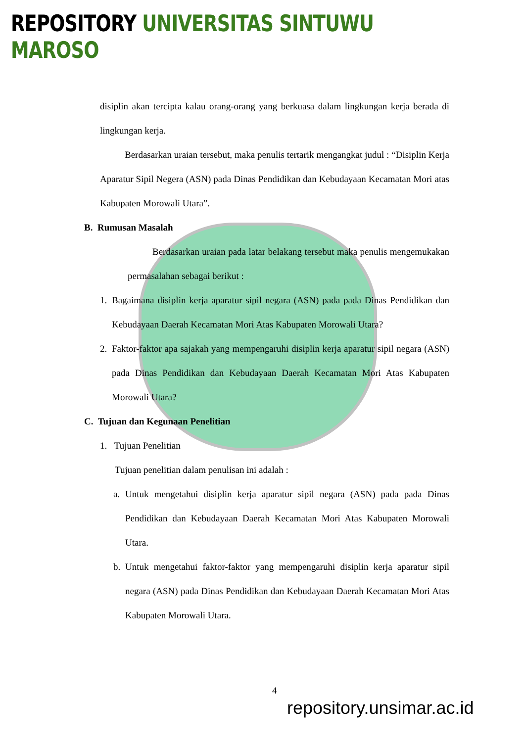REPOSITORY UNIVERSITAS SINTUWU MAROSO
disiplin akan tercipta kalau orang-orang yang berkuasa dalam lingkungan kerja berada di lingkungan kerja.
Berdasarkan uraian tersebut, maka penulis tertarik mengangkat judul : “Disiplin Kerja Aparatur Sipil Negera (ASN) pada Dinas Pendidikan dan Kebudayaan Kecamatan Mori atas Kabupaten Morowali Utara”.
B. Rumusan Masalah
Berdasarkan uraian pada latar belakang tersebut maka penulis mengemukakan permasalahan sebagai berikut :
1. Bagaimana disiplin kerja aparatur sipil negara (ASN) pada pada Dinas Pendidikan dan Kebudayaan Daerah Kecamatan Mori Atas Kabupaten Morowali Utara?
2. Faktor-faktor apa sajakah yang mempengaruhi disiplin kerja aparatur sipil negara (ASN) pada Dinas Pendidikan dan Kebudayaan Daerah Kecamatan Mori Atas Kabupaten Morowali Utara?
C. Tujuan dan Kegunaan Penelitian
1. Tujuan Penelitian
Tujuan penelitian dalam penulisan ini adalah :
a. Untuk mengetahui disiplin kerja aparatur sipil negara (ASN) pada pada Dinas Pendidikan dan Kebudayaan Daerah Kecamatan Mori Atas Kabupaten Morowali Utara.
b. Untuk mengetahui faktor-faktor yang mempengaruhi disiplin kerja aparatur sipil negara (ASN) pada Dinas Pendidikan dan Kebudayaan Daerah Kecamatan Mori Atas Kabupaten Morowali Utara.
4
repository.unsimar.ac.id